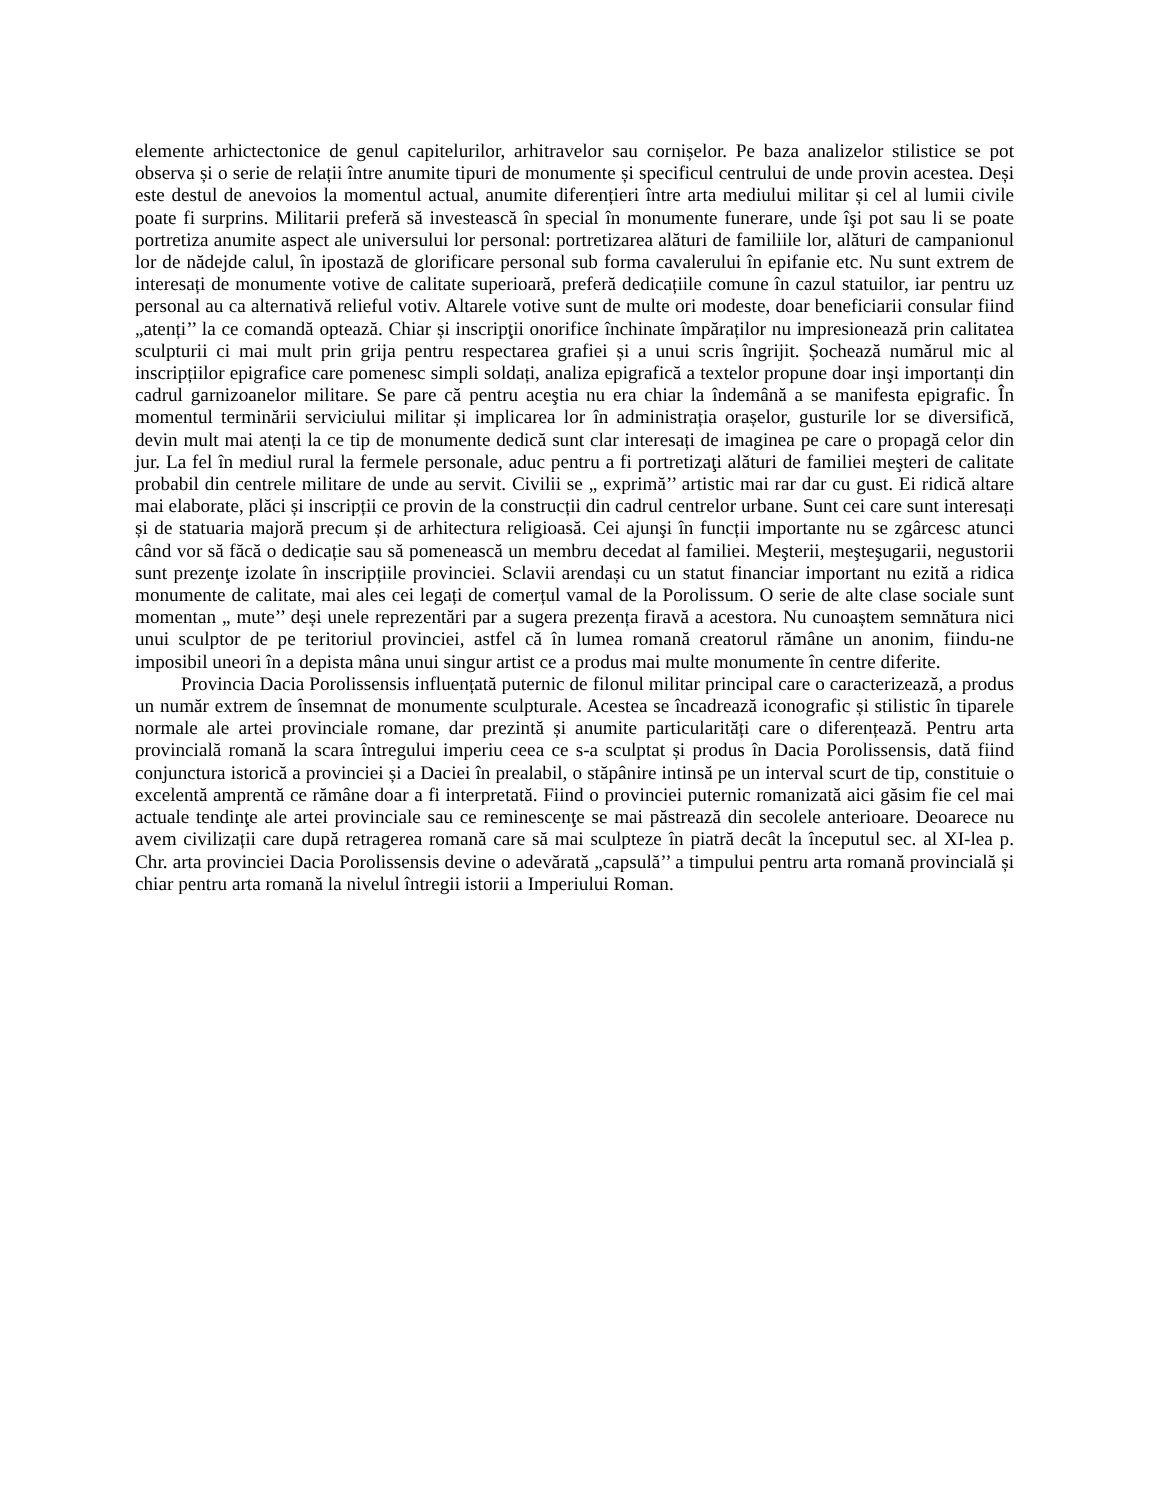elemente arhictectonice de genul capitelurilor, arhitravelor sau cornișelor. Pe baza analizelor stilistice se pot observa și o serie de relații între anumite tipuri de monumente și specificul centrului de unde provin acestea. Deși este destul de anevoios la momentul actual, anumite diferențieri între arta mediului militar și cel al lumii civile poate fi surprins. Militarii preferă să investească în special în monumente funerare, unde îşi pot sau li se poate portretiza anumite aspect ale universului lor personal: portretizarea alături de familiile lor, alături de campanionul lor de nădejde calul, în ipostază de glorificare personal sub forma cavalerului în epifanie etc. Nu sunt extrem de interesați de monumente votive de calitate superioară, preferă dedicațiile comune în cazul statuilor, iar pentru uz personal au ca alternativă relieful votiv. Altarele votive sunt de multe ori modeste, doar beneficiarii consular fiind „atenți’’ la ce comandă optează. Chiar și inscripţii onorifice închinate împăraților nu impresionează prin calitatea sculpturii ci mai mult prin grija pentru respectarea grafiei și a unui scris îngrijit. Șochează numărul mic al inscripțiilor epigrafice care pomenesc simpli soldați, analiza epigrafică a textelor propune doar inşi importanți din cadrul garnizoanelor militare. Se pare că pentru aceştia nu era chiar la îndemână a se manifesta epigrafic. În momentul terminării serviciului militar și implicarea lor în administrația orașelor, gusturile lor se diversifică, devin mult mai atenți la ce tip de monumente dedică sunt clar interesați de imaginea pe care o propagă celor din jur. La fel în mediul rural la fermele personale, aduc pentru a fi portretizaţi alături de familiei meşteri de calitate probabil din centrele militare de unde au servit. Civilii se „ exprimă’’ artistic mai rar dar cu gust. Ei ridică altare mai elaborate, plăci și inscripții ce provin de la construcții din cadrul centrelor urbane. Sunt cei care sunt interesați și de statuaria majoră precum și de arhitectura religioasă. Cei ajunşi în funcții importante nu se zgârcesc atunci când vor să făcă o dedicație sau să pomenească un membru decedat al familiei. Meşterii, meşteşugarii, negustorii sunt prezenţe izolate în inscripțiile provinciei. Sclavii arendași cu un statut financiar important nu ezită a ridica monumente de calitate, mai ales cei legați de comerțul vamal de la Porolissum. O serie de alte clase sociale sunt momentan „ mute’’ deși unele reprezentări par a sugera prezența firavă a acestora. Nu cunoaștem semnătura nici unui sculptor de pe teritoriul provinciei, astfel că în lumea romană creatorul rămâne un anonim, fiindu-ne imposibil uneori în a depista mâna unui singur artist ce a produs mai multe monumente în centre diferite.
Provincia Dacia Porolissensis influențată puternic de filonul militar principal care o caracterizează, a produs un număr extrem de însemnat de monumente sculpturale. Acestea se încadrează iconografic și stilistic în tiparele normale ale artei provinciale romane, dar prezintă și anumite particularități care o diferențează. Pentru arta provincială romană la scara întregului imperiu ceea ce s-a sculptat și produs în Dacia Porolissensis, dată fiind conjunctura istorică a provinciei și a Daciei în prealabil, o stăpânire intinsă pe un interval scurt de tip, constituie o excelentă amprentă ce rămâne doar a fi interpretată. Fiind o provinciei puternic romanizată aici găsim fie cel mai actuale tendinţe ale artei provinciale sau ce reminescenţe se mai păstrează din secolele anterioare. Deoarece nu avem civilizații care după retragerea romană care să mai sculpteze în piatră decât la începutul sec. al XI-lea p. Chr. arta provinciei Dacia Porolissensis devine o adevărată „capsulă’’ a timpului pentru arta romană provincială și chiar pentru arta romană la nivelul întregii istorii a Imperiului Roman.